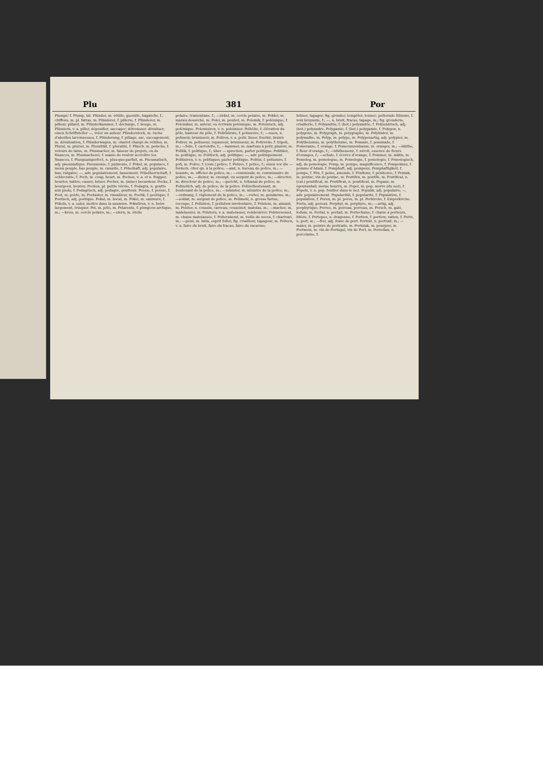Plu 381 Por
Plumps! f. Plump, int. Plünder, m. vétille, guenille, bagatelle, f.; chiffons, m. pl. fatras, m. Plünderei, f. pillerie, f. Plünderer, m. pilleur, pillard, m. Plünderkammer, f. décharge, f. bouge, m. Plündern, v. a. piller, dépouiller, saccager; détrousser, dévaliser; einen Schriftsteller —, voler un auteur. Plünderstock, m. ruche d'abeilles larronnesses, f. Plünderung, f. pillage, sac, saccagement, m. dévalisation, f. Plünderwagen, m. chariot chargé de vétilles, m. Plural, m. pluriel, m. Pluralität, f. pluralité, f. Plüsch, m. peluche, f. velours de laine, m. Plusmacher, m. faiseur de projets, ou de finances, m. Plusmacherei, f. manie de vouloir accroître les finances, f. Plusquamperfect, n. plus-que-parfait, m. Pneumatisch, adj. pneumatique. Pneumonie, f. pulmonie, f. Pöbel, m. populace, f. menu peuple, bas peuple, m. canaille, f. Pöbelhaft, adj. populaire, bas; vulgaire; —, adv. populairement, bassement. Pöbelherrschaft, f. ochlocratie, f. Poch, m. coup, heurt, m. Pochen, v. a. et n. frapper, heurter, battre; casser, briser. Pocher, m. (mine) bocardeur. Pocke, f. bourgeon, bouton. Pocken, pl. petite vérole, f. Podagra, n. goutte aux pieds, f. Podagrisch, adj. podagre, goutteux. Poesie, f. poésie, f. Poet, m. poète, m. Poetaster, m. rimailleur, m. Poetik, f. poétique, f. Poetisch, adj. poétique. Pokal, m. bocal, m. Pökel, m. saumure, f. Pökeln, v. a. saler, mettre dans la saumure. Pokuliren, v. n. boire largement, trinquer. Pol, m. pôle, m. Polarente, f. plongeon arctique, m.; —kreis, m. cercle polaire, m.; —stern, m. étoile
polaire, tramontane, f.; —zirkel, m. cercle polaire, m. Polder, m. marais desséché, m. Polei, m. pouliot, m. Polemik, f. polémique, f. Polemiker, m. auteur, ou écrivain polémique, m. Polemisch, adj. polémique. Polemisiren, v. n. polémiser. Polhöhe, f. élévation du pôle, hauteur du pôle, f. Polirbürste, f. polissoire, f.; —eisen, n. polissoir, brunissoir, m. Poliren, v. a. polir, lisser, fourbir, brunir. Polirer, m. polisseur, repasseur, brunisseur, m. Polirerde, f. tripoli, m.; —feile, f. carrelette, f.; —hammer, m. marteau à polir, planoir, m. Politik, f. politique, f.; über — sprechen, parler politique. Politiker, m. politique, m. Politisch, adj. politique; —, adv. politiquement. Politisiren, v. n. politiquer, parler politique. Politur, f. polissure, f. poli, m. Police, f. (com.) police, f. Polizei, f. police, f.; einen vor die — fordern, citer qn. à la police; —amt, n. bureau de police, m.; —beamte, m. officier de police, m.; —commissär, m. commissaire de police, m.; —diener, m. exempt, ou sergent de police, m.; —director, m. directeur de police, m.; —gericht, n. tribunal de police, m. Polizeilich, adj. de police, de la police. Polizeilieutenant, m. lieutenant de la police, m.; —minister, m. ministre de la police, m.; —ordnung, f. règlement de la police, m.; —reiter, m. gendarme, m.; —soldat, m. sergent de police, m. Pollmehl, n. grosse farine, recoupe, f. Pollution, f. pollution involontaire, f. Polstein, m. aimant, m. Polster, n. coussin, carreau; coussinet; matelas, m.; —macher, m. matelassier, m. Polstern, v. a. matelasser, rembourrer. Polstersessel, m. chaise matelassée, f. Polterabend, m. veille de noces, f. charivari, m.; —geist, m. lutin, esprit follet; fig. criailleur, tapageur, m. Poltern, v. n. faire du bruit, faire du fracas, faire du vacarme;
lutiner, tapager; fig. gronder, tempêter, tonner; polternde Stimme, f. voix bruyante, f.; —, n. bruit, fracas, tapage, m.; fig. gronderie, criaillerie, f. Polyandrie, f. (bot.) polyandrie, f. Polyandrisch, adj. (bot.) polyandre. Polygamie, f. (bot.) polygamie, f. Polygon, n. polygone, m. Polygraph, m. polygraphe, m. Polyhistor, m. polymathe, m. Polyp, m. polype, m. Polypenartig, adj. polypier, m. Polytheismus, m. polythéisme, m. Pomade, f. pommade, f. Pomeranze, f. orange, f. Pomeranzenbaum, m. oranger, m.; —blüthe, f. fleur d'orange, f.; —blüthessenz, f. néroli, essence de fleurs d'oranges, f.; —schale, f. écorce d'orange, f. Pommer, m. mâtin, m. Pomolog, m. pomologue, m. Pomologie, f. pomologie, f. Pomologisch, adj. de pomologie. Pomp, m. pompe, magnificence, f. Pompelmus, f. pomme d'Adam, f. Pomphaft, adj. pompeux. Pomphaftigkeit, f. pompe, f. Pön, f. peine, amende, f. Pönitenz, f. pénitence, f. Pontak, m. pontac, vin de pontac, m. Pontifex, m. pontife, m. Pontifical, n. (cat.) pontifical, m. Pontificat, n. pontificat, m. Popanz, m. épouvantail; moine bourru, m. Popel, m. pop. morve (du nez), f. Popeln, v. n. pop. fouiller dans le nez. Populär, adj. populaire; —, adv. populairement. Popularität, f. popularité, f. Population, f. population, f. Poren, m. pl. pores, m. pl. Porkirche, f. Emporkirche. Porös, adj. poreux. Porphyr, m. porphyre, m.; —artig, adj. porphyrique. Porree, m. poireau, porreau, m. Porsch, m. galé, ledum, m. Portal, n. portail, m. Portechaise, f. chaise à porteurs, litière, f. Portepee, n. dragonne, f. Portion, f. portion; ration, f. Porto, n. port, m.; —frei, adj. franc de port. Porträt, n. portrait, m.; —maler, m. peintre de portraits, m. Portulak, m. pourpier, m. Portwein, m. vin de Portugal, vin de Port, m. Porzellan, n. porcelaine, f.